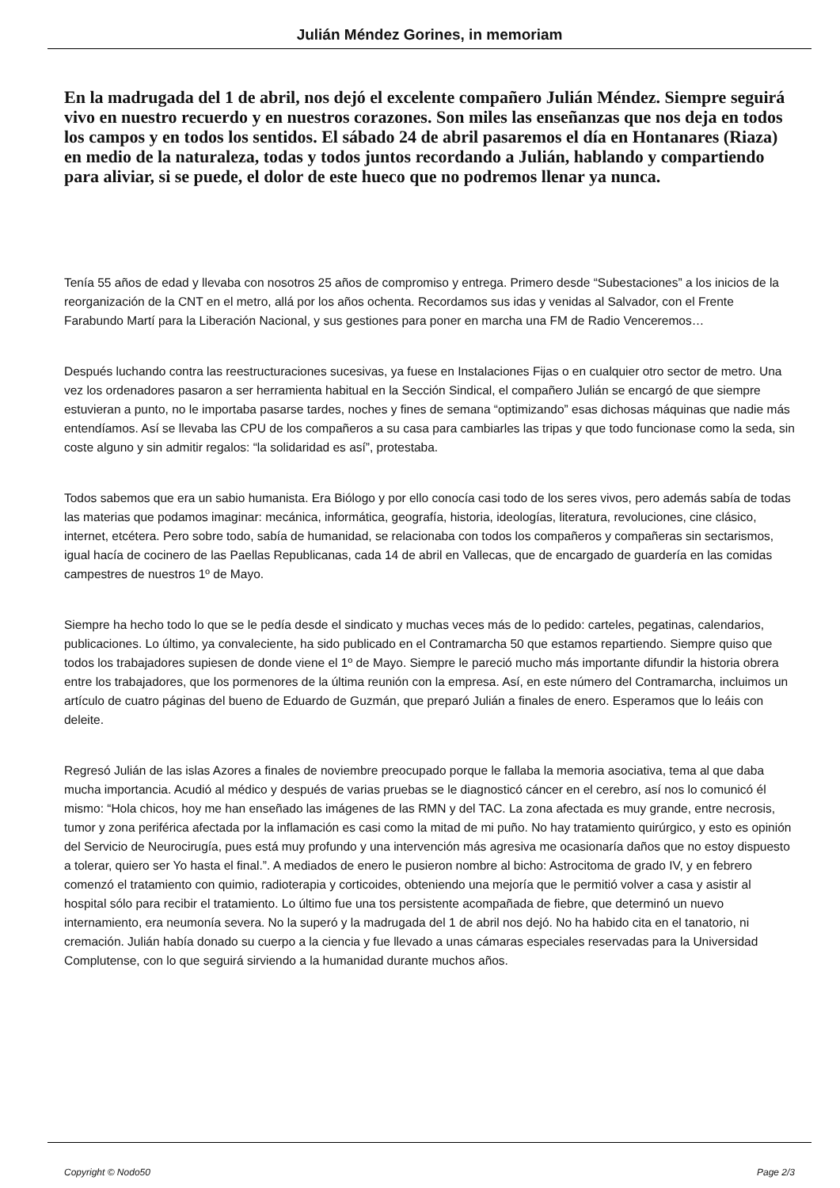Julián Méndez Gorines, in memoriam
En la madrugada del 1 de abril, nos dejó el excelente compañero Julián Méndez. Siempre seguirá vivo en nuestro recuerdo y en nuestros corazones. Son miles las enseñanzas que nos deja en todos los campos y en todos los sentidos. El sábado 24 de abril pasaremos el día en Hontanares (Riaza) en medio de la naturaleza, todas y todos juntos recordando a Julián, hablando y compartiendo para aliviar, si se puede, el dolor de este hueco que no podremos llenar ya nunca.
Tenía 55 años de edad y llevaba con nosotros 25 años de compromiso y entrega. Primero desde “Subestaciones” a los inicios de la reorganización de la CNT en el metro, allá por los años ochenta. Recordamos sus idas y venidas al Salvador, con el Frente Farabundo Martí para la Liberación Nacional, y sus gestiones para poner en marcha una FM de Radio Venceremos…
Después luchando contra las reestructuraciones sucesivas, ya fuese en Instalaciones Fijas o en cualquier otro sector de metro. Una vez los ordenadores pasaron a ser herramienta habitual en la Sección Sindical, el compañero Julián se encargó de que siempre estuvieran a punto, no le importaba pasarse tardes, noches y fines de semana “optimizando” esas dichosas máquinas que nadie más entendíamos. Así se llevaba las CPU de los compañeros a su casa para cambiarles las tripas y que todo funcionase como la seda, sin coste alguno y sin admitir regalos: “la solidaridad es así”, protestaba.
Todos sabemos que era un sabio humanista. Era Biólogo y por ello conocía casi todo de los seres vivos, pero además sabía de todas las materias que podamos imaginar: mecánica, informática, geografía, historia, ideologías, literatura, revoluciones, cine clásico, internet, etcétera. Pero sobre todo, sabía de humanidad, se relacionaba con todos los compañeros y compañeras sin sectarismos, igual hacía de cocinero de las Paellas Republicanas, cada 14 de abril en Vallecas, que de encargado de guardería en las comidas campestres de nuestros 1º de Mayo.
Siempre ha hecho todo lo que se le pedía desde el sindicato y muchas veces más de lo pedido: carteles, pegatinas, calendarios, publicaciones. Lo último, ya convaleciente, ha sido publicado en el Contramarcha 50 que estamos repartiendo. Siempre quiso que todos los trabajadores supiesen de donde viene el 1º de Mayo. Siempre le pareció mucho más importante difundir la historia obrera entre los trabajadores, que los pormenores de la última reunión con la empresa. Así, en este número del Contramarcha, incluimos un artículo de cuatro páginas del bueno de Eduardo de Guzmán, que preparó Julián a finales de enero. Esperamos que lo leáis con deleite.
Regresó Julián de las islas Azores a finales de noviembre preocupado porque le fallaba la memoria asociativa, tema al que daba mucha importancia. Acudió al médico y después de varias pruebas se le diagnosticó cáncer en el cerebro, así nos lo comunicó él mismo: “Hola chicos, hoy me han enseñado las imágenes de las RMN y del TAC. La zona afectada es muy grande, entre necrosis, tumor y zona periférica afectada por la inflamación es casi como la mitad de mi puño. No hay tratamiento quirúrgico, y esto es opinión del Servicio de Neurocirugía, pues está muy profundo y una intervención más agresiva me ocasionaría daños que no estoy dispuesto a tolerar, quiero ser Yo hasta el final.”. A mediados de enero le pusieron nombre al bicho: Astrocitoma de grado IV, y en febrero comenzó el tratamiento con quimio, radioterapia y corticoides, obteniendo una mejoría que le permitió volver a casa y asistir al hospital sólo para recibir el tratamiento. Lo último fue una tos persistente acompañada de fiebre, que determinó un nuevo internamiento, era neumonía severa. No la superó y la madrugada del 1 de abril nos dejó. No ha habido cita en el tanatorio, ni cremación. Julián había donado su cuerpo a la ciencia y fue llevado a unas cámaras especiales reservadas para la Universidad Complutense, con lo que seguirá sirviendo a la humanidad durante muchos años.
Copyright © Nodo50 Page 2/3